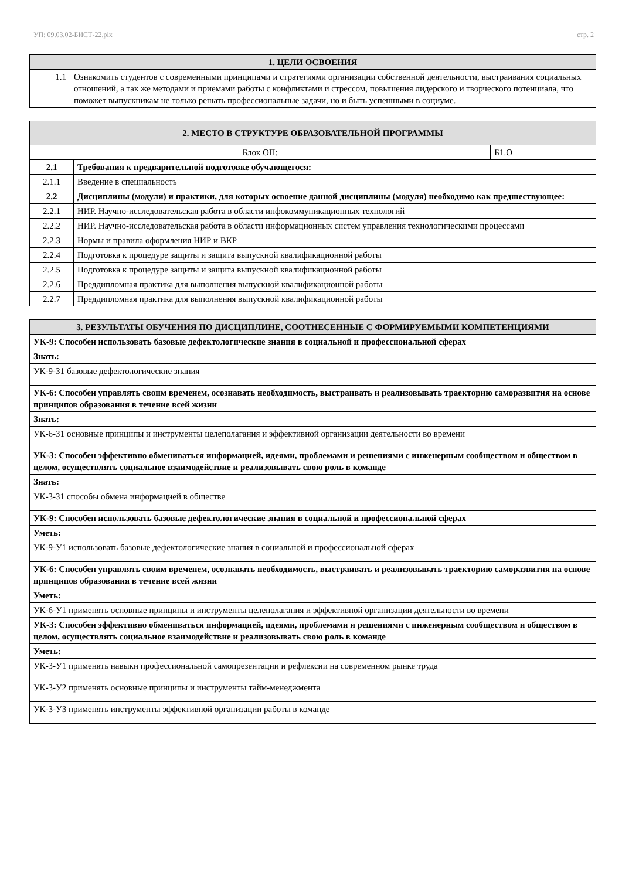УП: 09.03.02-БИСТ-22.plx стр. 2
| 1. ЦЕЛИ ОСВОЕНИЯ | |
| 1.1 | Ознакомить студентов с современными принципами и стратегиями организации собственной деятельности, выстраивания социальных отношений, а так же методами и приемами работы с конфликтами и стрессом, повышения лидерского и творческого потенциала, что поможет выпускникам не только решать профессиональные задачи, но и быть успешными в социуме. |
| 2. МЕСТО В СТРУКТУРЕ ОБРАЗОВАТЕЛЬНОЙ ПРОГРАММЫ | | |
| Блок ОП: | | Б1.О |
| 2.1 | Требования к предварительной подготовке обучающегося: | |
| 2.1.1 | Введение в специальность | |
| 2.2 | Дисциплины (модули) и практики, для которых освоение данной дисциплины (модуля) необходимо как предшествующее: | |
| 2.2.1 | НИР. Научно-исследовательская работа в области инфокоммуникационных технологий | |
| 2.2.2 | НИР. Научно-исследовательская работа в области информационных систем управления технологическими процессами | |
| 2.2.3 | Нормы и правила оформления НИР и ВКР | |
| 2.2.4 | Подготовка к процедуре защиты и защита выпускной квалификационной работы | |
| 2.2.5 | Подготовка к процедуре защиты и защита выпускной квалификационной работы | |
| 2.2.6 | Преддипломная практика для выполнения выпускной квалификационной работы | |
| 2.2.7 | Преддипломная практика для выполнения выпускной квалификационной работы | |
| 3. РЕЗУЛЬТАТЫ ОБУЧЕНИЯ ПО ДИСЦИПЛИНЕ, СООТНЕСЕННЫЕ С ФОРМИРУЕМЫМИ КОМПЕТЕНЦИЯМИ |
| УК-9: Способен использовать базовые дефектологические знания в социальной и профессиональной сферах |
| Знать: |
| УК-9-З1 базовые дефектологические знания |
| УК-6: Способен управлять своим временем, осознавать необходимость, выстраивать и реализовывать траекторию саморазвития на основе принципов образования в течение всей жизни |
| Знать: |
| УК-6-З1 основные принципы и инструменты целеполагания и эффективной организации деятельности во времени |
| УК-3: Способен эффективно обмениваться информацией, идеями, проблемами и решениями с инженерным сообществом и обществом в целом, осуществлять социальное взаимодействие и реализовывать свою роль в команде |
| Знать: |
| УК-3-З1 способы обмена информацией в обществе |
| УК-9: Способен использовать базовые дефектологические знания в социальной и профессиональной сферах |
| Уметь: |
| УК-9-У1 использовать базовые дефектологические знания в социальной и профессиональной сферах |
| УК-6: Способен управлять своим временем, осознавать необходимость, выстраивать и реализовывать траекторию саморазвития на основе принципов образования в течение всей жизни |
| Уметь: |
| УК-6-У1 применять основные принципы и инструменты целеполагания и эффективной организации деятельности во времени |
| УК-3: Способен эффективно обмениваться информацией, идеями, проблемами и решениями с инженерным сообществом и обществом в целом, осуществлять социальное взаимодействие и реализовывать свою роль в команде |
| Уметь: |
| УК-3-У1 применять навыки профессиональной самопрезентации и рефлексии на современном рынке труда |
| УК-3-У2 применять основные принципы и инструменты тайм-менеджмента |
| УК-3-У3 применять инструменты эффективной организации работы в команде |